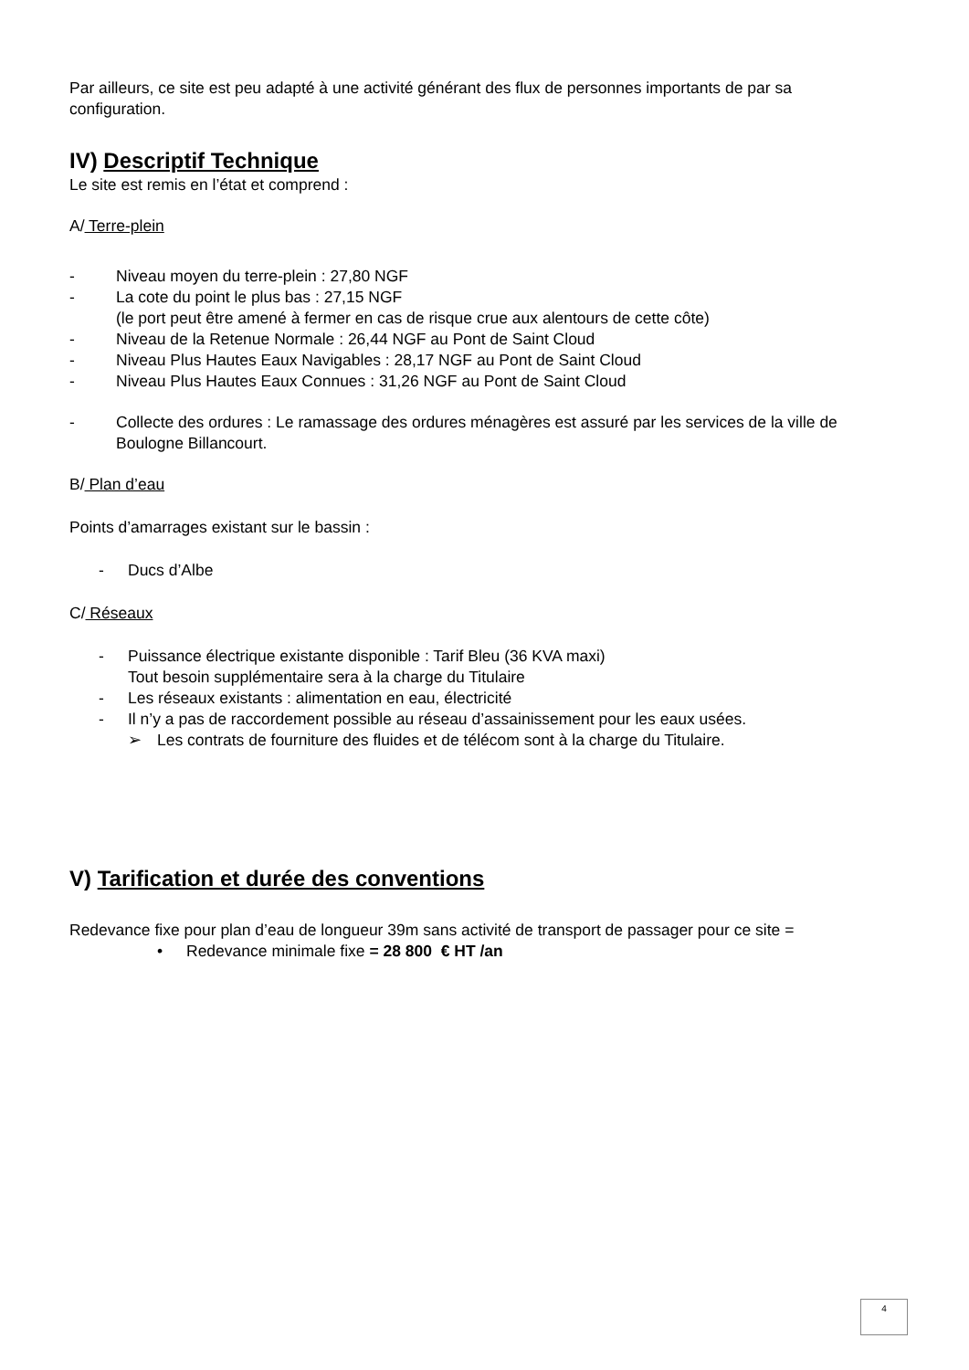Par ailleurs, ce site est peu adapté à une activité générant des flux de personnes importants de par sa configuration.
IV) Descriptif Technique
Le site est remis en l’état et comprend :
A/ Terre-plein
- Niveau moyen du terre-plein : 27,80 NGF
- La cote du point le plus bas : 27,15 NGF
(le port peut être amené à fermer en cas de risque crue aux alentours de cette côte)
- Niveau de la Retenue Normale : 26,44 NGF au Pont de Saint Cloud
- Niveau Plus Hautes Eaux Navigables : 28,17 NGF au Pont de Saint Cloud
- Niveau Plus Hautes Eaux Connues : 31,26 NGF au Pont de Saint Cloud
- Collecte des ordures : Le ramassage des ordures ménagères est assuré par les services de la ville de Boulogne Billancourt.
B/ Plan d’eau
Points d’amarrages existant sur le bassin :
- Ducs d’Albe
C/ Réseaux
- Puissance électrique existante disponible : Tarif Bleu (36 KVA maxi)
Tout besoin supplémentaire sera à la charge du Titulaire
- Les réseaux existants : alimentation en eau, électricité
- Il n’y a pas de raccordement possible au réseau d’assainissement pour les eaux usées.
➢ Les contrats de fourniture des fluides et de télécom sont à la charge du Titulaire.
V) Tarification et durée des conventions
Redevance fixe pour plan d’eau de longueur 39m sans activité de transport de passager pour ce site =
• Redevance minimale fixe = 28 800 € HT /an
4